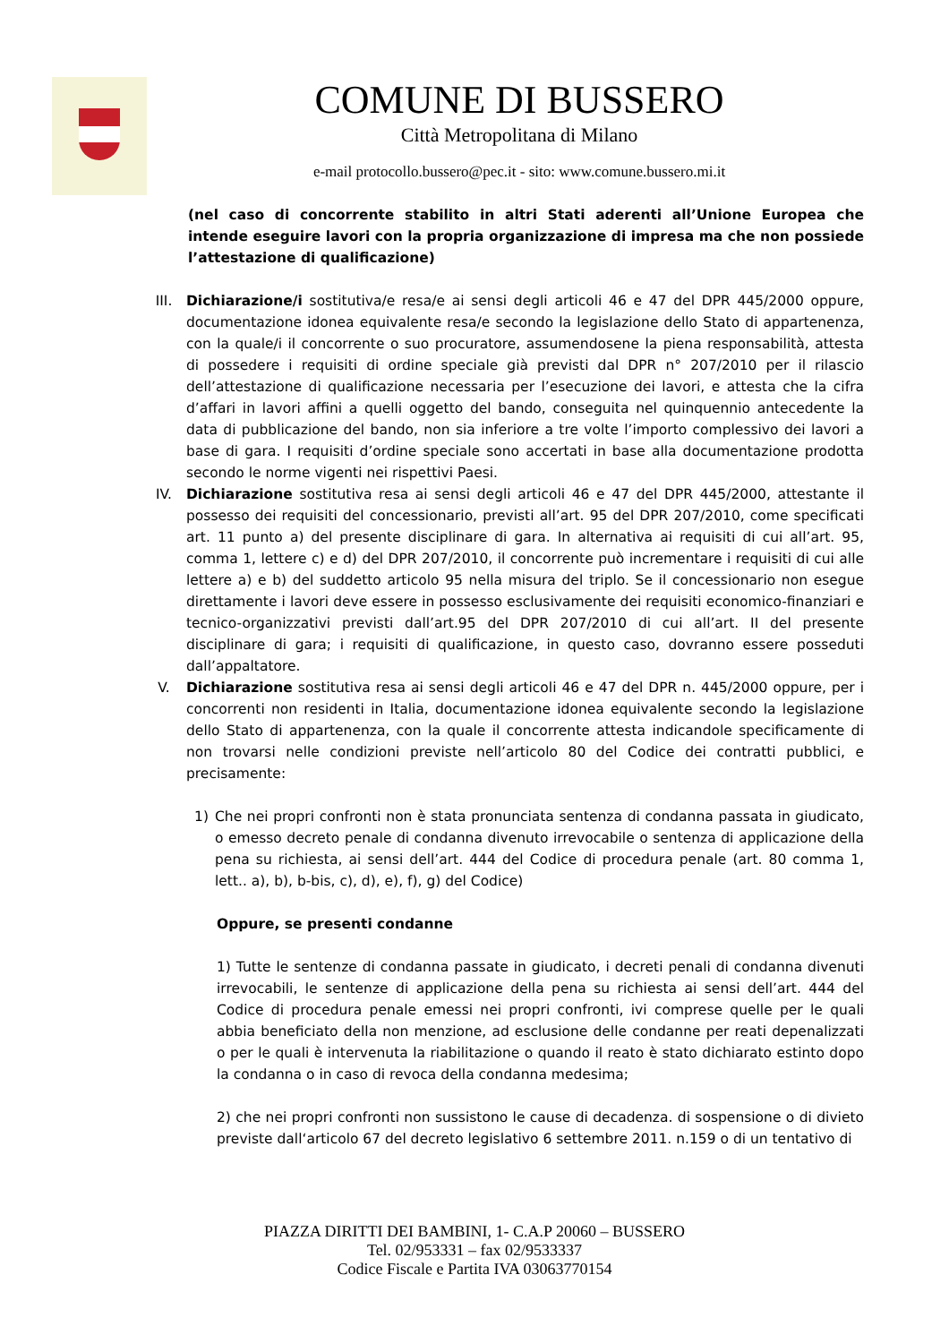COMUNE DI BUSSERO
Città Metropolitana di Milano
e-mail protocollo.bussero@pec.it - sito: www.comune.bussero.mi.it
(nel caso di concorrente stabilito in altri Stati aderenti all’Unione Europea che intende eseguire lavori con la propria organizzazione di impresa ma che non possiede l’attestazione di qualificazione)
III. Dichiarazione/i sostitutiva/e resa/e ai sensi degli articoli 46 e 47 del DPR 445/2000 oppure, documentazione idonea equivalente resa/e secondo la legislazione dello Stato di appartenenza, con la quale/i il concorrente o suo procuratore, assumendosene la piena responsabilità, attesta di possedere i requisiti di ordine speciale già previsti dal DPR n° 207/2010 per il rilascio dell’attestazione di qualificazione necessaria per l’esecuzione dei lavori, e attesta che la cifra d’affari in lavori affini a quelli oggetto del bando, conseguita nel quinquennio antecedente la data di pubblicazione del bando, non sia inferiore a tre volte l’importo complessivo dei lavori a base di gara. I requisiti d’ordine speciale sono accertati in base alla documentazione prodotta secondo le norme vigenti nei rispettivi Paesi.
IV. Dichiarazione sostitutiva resa ai sensi degli articoli 46 e 47 del DPR 445/2000, attestante il possesso dei requisiti del concessionario, previsti all’art. 95 del DPR 207/2010, come specificati art. 11 punto a) del presente disciplinare di gara. In alternativa ai requisiti di cui all’art. 95, comma 1, lettere c) e d) del DPR 207/2010, il concorrente può incrementare i requisiti di cui alle lettere a) e b) del suddetto articolo 95 nella misura del triplo. Se il concessionario non esegue direttamente i lavori deve essere in possesso esclusivamente dei requisiti economico-finanziari e tecnico-organizzativi previsti dall’art.95 del DPR 207/2010 di cui all’art. II del presente disciplinare di gara; i requisiti di qualificazione, in questo caso, dovranno essere posseduti dall’appaltatore.
V. Dichiarazione sostitutiva resa ai sensi degli articoli 46 e 47 del DPR n. 445/2000 oppure, per i concorrenti non residenti in Italia, documentazione idonea equivalente secondo la legislazione dello Stato di appartenenza, con la quale il concorrente attesta indicandole specificamente di non trovarsi nelle condizioni previste nell’articolo 80 del Codice dei contratti pubblici, e precisamente:
1) Che nei propri confronti non è stata pronunciata sentenza di condanna passata in giudicato, o emesso decreto penale di condanna divenuto irrevocabile o sentenza di applicazione della pena su richiesta, ai sensi dell’art. 444 del Codice di procedura penale (art. 80 comma 1, lett.. a), b), b-bis, c), d), e), f), g) del Codice)
Oppure, se presenti condanne
1) Tutte le sentenze di condanna passate in giudicato, i decreti penali di condanna divenuti irrevocabili, le sentenze di applicazione della pena su richiesta ai sensi dell’art. 444 del Codice di procedura penale emessi nei propri confronti, ivi comprese quelle per le quali abbia beneficiato della non menzione, ad esclusione delle condanne per reati depenalizzati o per le quali è intervenuta la riabilitazione o quando il reato è stato dichiarato estinto dopo la condanna o in caso di revoca della condanna medesima;
2) che nei propri confronti non sussistono le cause di decadenza. di sospensione o di divieto previste dall‘articolo 67 del decreto legislativo 6 settembre 2011. n.159 o di un tentativo di
PIAZZA DIRITTI DEI BAMBINI, 1- C.A.P 20060 – BUSSERO
Tel. 02/953331 – fax 02/9533337
Codice Fiscale e Partita IVA 03063770154